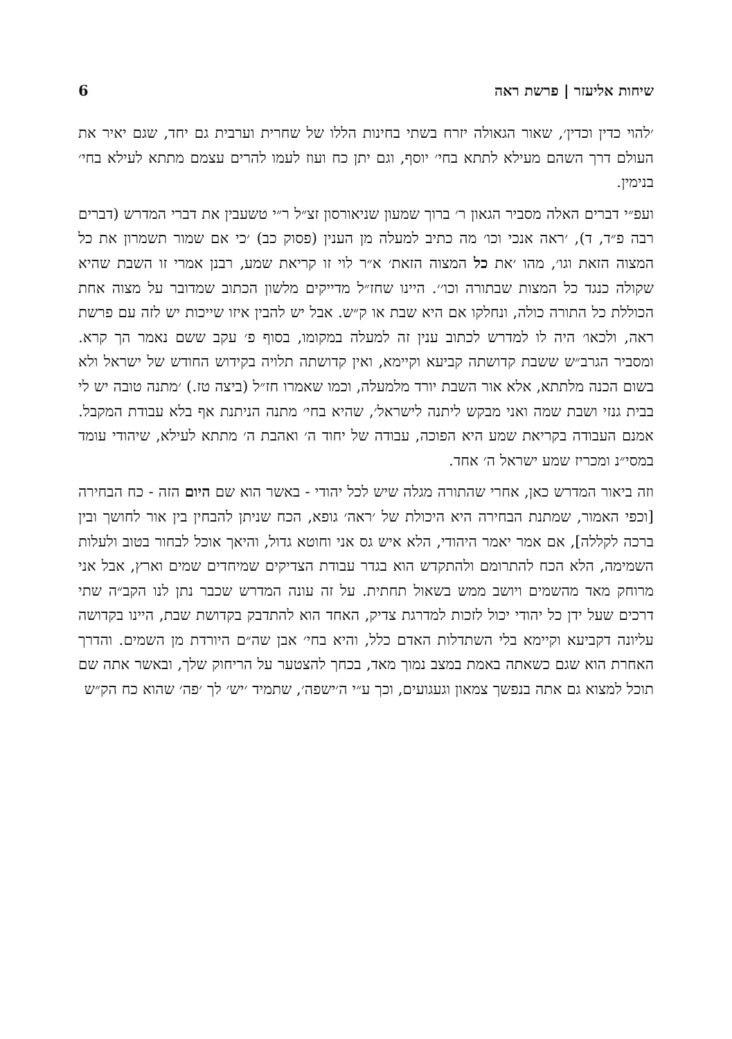שיחות אליעזר | פרשת ראה 6
׳להוי כדין וכדין׳, שאור הגאולה יזרח בשתי בחינות הללו של שחרית וערבית גם יחד, שגם יאיר את העולם דרך השהם מעילא לתתא בחי׳ יוסף, וגם יתן כח ועוז לעמו להרים עצמם מתתא לעילא בחי׳ בנימין.
ועפ״י דברים האלה מסביר הגאון ר׳ ברוך שמעון שניאורסון זצ״ל ר״י טשעבין את דברי המדרש (דברים רבה פ״ד, ד), ׳ראה אנכי וכו׳ מה כתיב למעלה מן הענין (פסוק כב) ׳כי אם שמור תשמרון את כל המצוה הזאת וגו׳, מהו ׳את כל המצוה הזאת׳ א״ר לוי זו קריאת שמע, רבנן אמרי זו השבת שהיא שקולה כנגד כל המצות שבתורה וכו׳׳. היינו שחז״ל מדייקים מלשון הכתוב שמדובר על מצוה אחת הכוללת כל התורה כולה, ונחלקו אם היא שבת או ק״ש. אבל יש להבין איזו שייכות יש לזה עם פרשת ראה, ולכאו׳ היה לו למדרש לכתוב ענין זה למעלה במקומו, בסוף פ׳ עקב ששם נאמר הך קרא. ומסביר הגרב״ש ששבת קדושתה קביעא וקיימא, ואין קדושתה תלויה בקידוש החודש של ישראל ולא בשום הכנה מלתתא, אלא אור השבת יורד מלמעלה, וכמו שאמרו חז״ל (ביצה טז.) ׳מתנה טובה יש לי בבית גנזי ושבת שמה ואני מבקש ליתנה לישראל׳, שהיא בחי׳ מתנה הניתנת אף בלא עבודת המקבל. אמנם העבודה בקריאת שמע היא הפוכה, עבודה של יחוד ה׳ ואהבת ה׳ מתתא לעילא, שיהודי עומד במסי״נ ומכריז שמע ישראל ה׳ אחד.
וזה ביאור המדרש כאן, אחרי שהתורה מגלה שיש לכל יהודי - באשר הוא שם היום הזה - כח הבחירה [וכפי האמור, שמתנת הבחירה היא היכולת של ׳ראה׳ גופא, הכח שניתן להבחין בין אור לחושך ובין ברכה לקללה], אם אמר יאמר היהודי, הלא איש גס אני וחוטא גדול, והיאך אוכל לבחור בטוב ולעלות השמימה, הלא הכח להתרומם ולהתקדש הוא בגדר עבודת הצדיקים שמיחדים שמים וארץ, אבל אני מרוחק מאד מהשמים ויושב ממש בשאול תחתית. על זה עונה המדרש שכבר נתן לנו הקב״ה שתי דרכים שעל ידן כל יהודי יכול לזכות למדרגת צדיק, האחד הוא להתדבק בקדושת שבת, היינו בקדושה עליונה דקביעא וקיימא בלי השתדלות האדם כלל, והיא בחי׳ אבן שה״ם היורדת מן השמים. והדרך האחרת הוא שגם כשאתה באמת במצב נמוך מאד, בכחך להצטער על הריחוק שלך, ובאשר אתה שם תוכל למצוא גם אתה בנפשך צמאון וגעגועים, וכך ע״י ה׳ישפה׳, שתמיד ׳יש׳ לך ׳פה׳ שהוא כח הק״ש